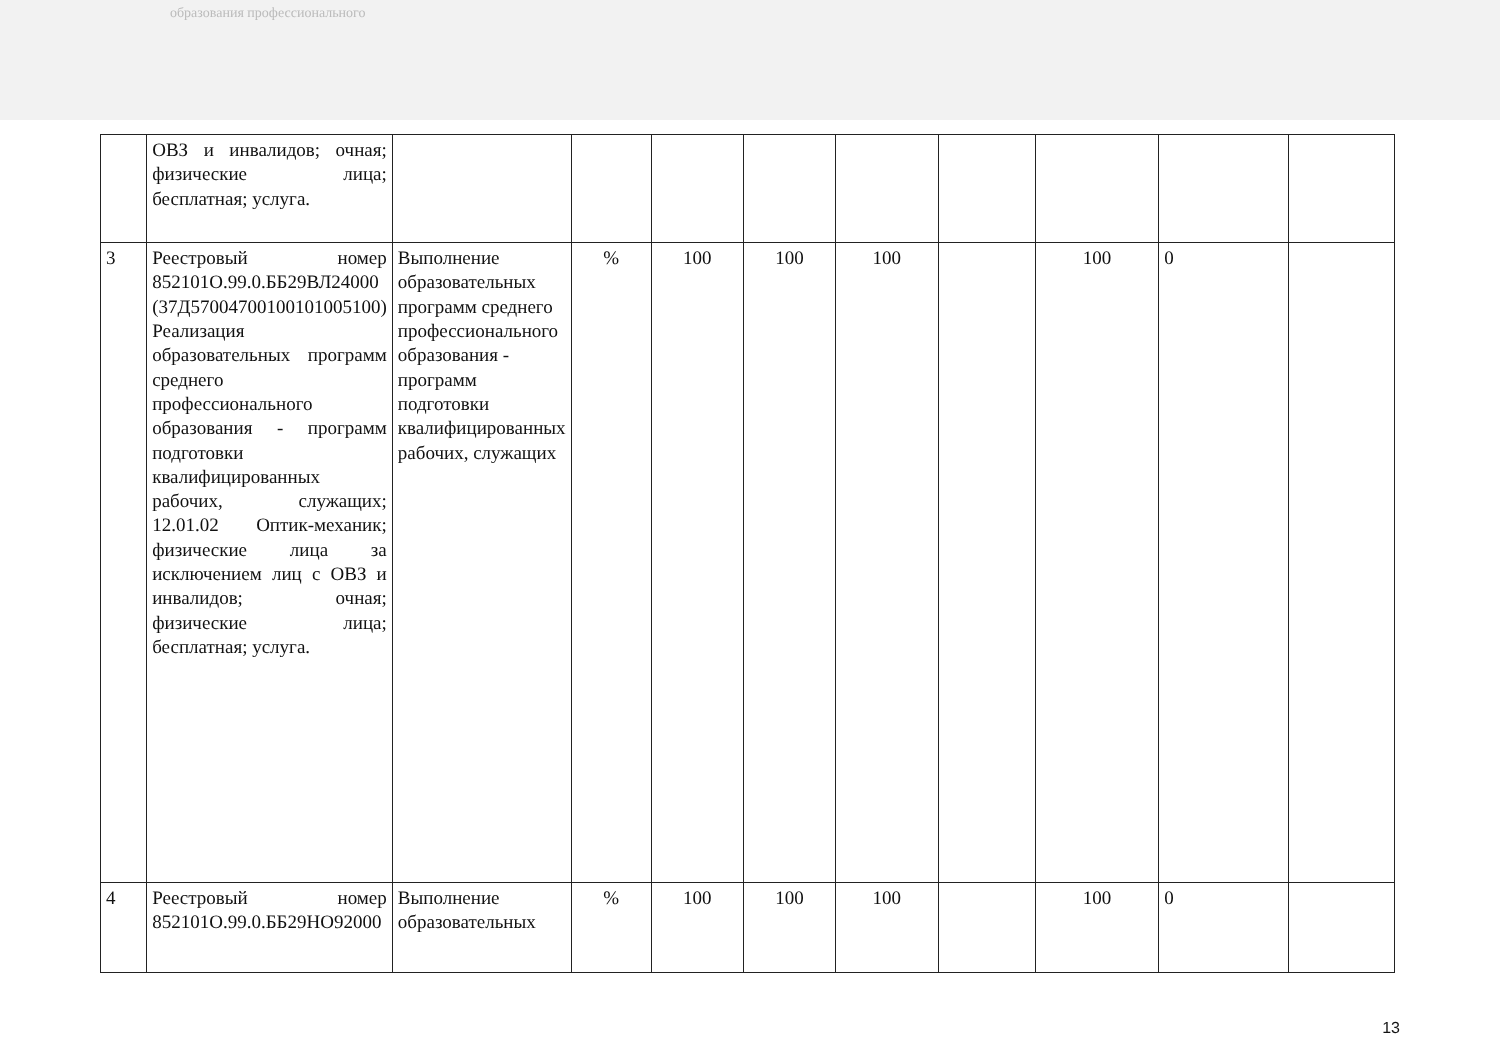образования профессионального
| | ОВЗ и инвалидов; очная; физические лица; бесплатная; услуга. | | | | | | | | | |
| 3 | Реестровый номер 852101О.99.0.ББ29ВЛ24000 (37Д57004700100101005100) Реализация образовательных программ среднего профессионального образования - программ подготовки квалифицированных рабочих, служащих; 12.01.02 Оптик-механик; физические лица за исключением лиц с ОВЗ и инвалидов; очная; физические лица; бесплатная; услуга. | Выполнение образовательных программ среднего профессионального образования - программ подготовки квалифицированных рабочих, служащих | % | 100 | 100 | 100 | | 100 | 0 | |
| 4 | Реестровый номер 852101О.99.0.ББ29НО92000 | Выполнение образовательных | % | 100 | 100 | 100 | | 100 | 0 | |
13